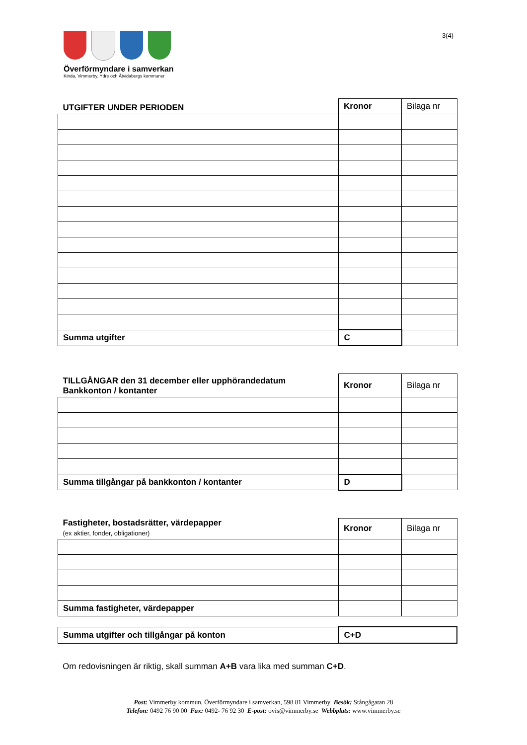Överförmyndare i samverkan
Kinda, Vimmerby, Ydre och Åtvidabergs kommuner
3(4)
| UTGIFTER UNDER PERIODEN | Kronor | Bilaga nr |
| Summa utgifter | C | |
| TILLGÅNGAR den 31 december eller upphörandedatum Bankkonton / kontanter | Kronor | Bilaga nr |
| Summa tillgångar på bankkonton / kontanter | D | |
| Fastigheter, bostadsrätter, värdepapper (ex aktier, fonder, obligationer) | Kronor | Bilaga nr |
| Summa fastigheter, värdepapper | | |
| Summa utgifter och tillgångar på konton | C+D |
Om redovisningen är riktig, skall summan A+B vara lika med summan C+D.
Post: Vimmerby kommun, Överförmyndare i samverkan, 598 81 Vimmerby Besök: Stångågatan 28
Telefon: 0492 76 90 00 Fax: 0492- 76 92 30 E-post: ovis@vimmerby.se Webbplats: www.vimmerby.se